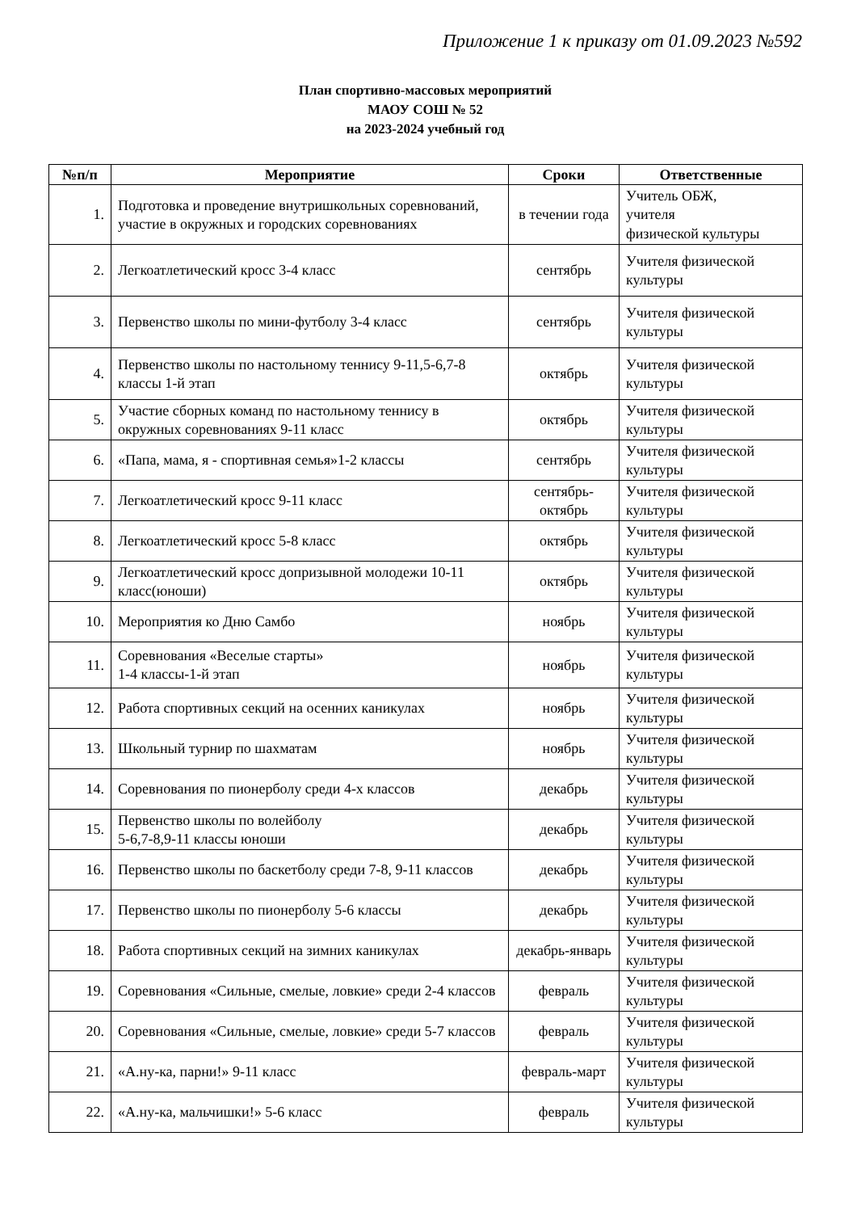Приложение 1 к приказу от 01.09.2023 №592
План спортивно-массовых мероприятий
МАОУ СОШ № 52
на 2023-2024 учебный год
| №п/п | Мероприятие | Сроки | Ответственные |
| --- | --- | --- | --- |
| 1. | Подготовка и проведение внутришкольных соревнований, участие в окружных и городских соревнованиях | в течении года | Учитель ОБЖ, учителя физической культуры |
| 2. | Легкоатлетический кросс 3-4 класс | сентябрь | Учителя физической культуры |
| 3. | Первенство школы по мини-футболу 3-4 класс | сентябрь | Учителя физической культуры |
| 4. | Первенство школы по настольному теннису 9-11,5-6,7-8 классы 1-й этап | октябрь | Учителя физической культуры |
| 5. | Участие сборных команд по настольному теннису в окружных соревнованиях 9-11 класс | октябрь | Учителя физической культуры |
| 6. | «Папа, мама, я - спортивная семья»1-2 классы | сентябрь | Учителя физической культуры |
| 7. | Легкоатлетический кросс 9-11 класс | сентябрь-октябрь | Учителя физической культуры |
| 8. | Легкоатлетический кросс 5-8 класс | октябрь | Учителя физической культуры |
| 9. | Легкоатлетический кросс допризывной молодежи 10-11 класс(юноши) | октябрь | Учителя физической культуры |
| 10. | Мероприятия ко Дню Самбо | ноябрь | Учителя физической культуры |
| 11. | Соревнования «Веселые старты» 1-4 классы-1-й этап | ноябрь | Учителя физической культуры |
| 12. | Работа спортивных секций на осенних каникулах | ноябрь | Учителя физической культуры |
| 13. | Школьный турнир по шахматам | ноябрь | Учителя физической культуры |
| 14. | Соревнования по пионерболу среди 4-х классов | декабрь | Учителя физической культуры |
| 15. | Первенство школы по волейболу 5-6,7-8,9-11 классы юноши | декабрь | Учителя физической культуры |
| 16. | Первенство школы по баскетболу среди 7-8, 9-11 классов | декабрь | Учителя физической культуры |
| 17. | Первенство школы по пионерболу 5-6 классы | декабрь | Учителя физической культуры |
| 18. | Работа спортивных секций на зимних каникулах | декабрь-январь | Учителя физической культуры |
| 19. | Соревнования «Сильные, смелые, ловкие» среди 2-4 классов | февраль | Учителя физической культуры |
| 20. | Соревнования «Сильные, смелые, ловкие» среди 5-7 классов | февраль | Учителя физической культуры |
| 21. | «А.ну-ка, парни!» 9-11 класс | февраль-март | Учителя физической культуры |
| 22. | «А.ну-ка, мальчишки!» 5-6 класс | февраль | Учителя физической культуры |